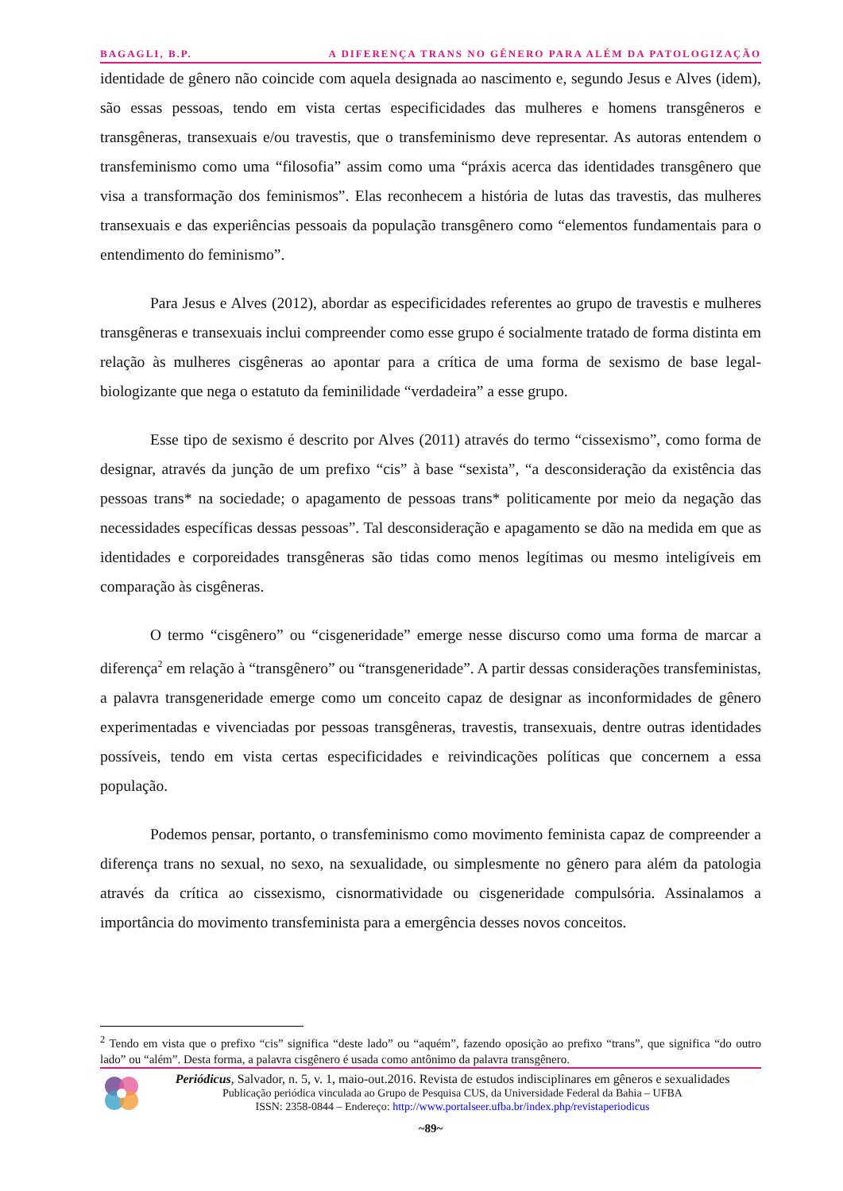BAGAGLI, B.P. A DIFERENÇA TRANS NO GÊNERO PARA ALÉM DA PATOLOGIZAÇÃO
identidade de gênero não coincide com aquela designada ao nascimento e, segundo Jesus e Alves (idem), são essas pessoas, tendo em vista certas especificidades das mulheres e homens transgêneros e transgêneras, transexuais e/ou travestis, que o transfeminismo deve representar. As autoras entendem o transfeminismo como uma “filosofia” assim como uma “práxis acerca das identidades transgênero que visa a transformação dos feminismos”. Elas reconhecem a história de lutas das travestis, das mulheres transexuais e das experiências pessoais da população transgênero como “elementos fundamentais para o entendimento do feminismo”.
Para Jesus e Alves (2012), abordar as especificidades referentes ao grupo de travestis e mulheres transgêneras e transexuais inclui compreender como esse grupo é socialmente tratado de forma distinta em relação às mulheres cisgêneras ao apontar para a crítica de uma forma de sexismo de base legal-biologizante que nega o estatuto da feminilidade “verdadeira” a esse grupo.
Esse tipo de sexismo é descrito por Alves (2011) através do termo “cissexismo”, como forma de designar, através da junção de um prefixo “cis” à base “sexista”, “a desconsideração da existência das pessoas trans* na sociedade; o apagamento de pessoas trans* politicamente por meio da negação das necessidades específicas dessas pessoas”. Tal desconsideração e apagamento se dão na medida em que as identidades e corporeidades transgêneras são tidas como menos legítimas ou mesmo inteligíveis em comparação às cisgêneras.
O termo “cisgênero” ou “cisgeneridade” emerge nesse discurso como uma forma de marcar a diferença<sup>2</sup> em relação à “transgênero” ou “transgeneridade”. A partir dessas considerações transfeministas, a palavra transgeneridade emerge como um conceito capaz de designar as inconformidades de gênero experimentadas e vivenciadas por pessoas transgêneras, travestis, transexuais, dentre outras identidades possíveis, tendo em vista certas especificidades e reivindicações políticas que concernem a essa população.
Podemos pensar, portanto, o transfeminismo como movimento feminista capaz de compreender a diferença trans no sexual, no sexo, na sexualidade, ou simplesmente no gênero para além da patologia através da crítica ao cissexismo, cisnormatividade ou cisgeneridade compulsória. Assinalamos a importância do movimento transfeminista para a emergência desses novos conceitos.
<sup>2</sup> Tendo em vista que o prefixo “cis” significa “deste lado” ou “aquém”, fazendo oposição ao prefixo “trans”, que significa “do outro lado” ou “além”. Desta forma, a palavra cisgênero é usada como antônimo da palavra transgênero.
Periódicus, Salvador, n. 5, v. 1, maio-out.2016. Revista de estudos indisciplinares em gêneros e sexualidades
Publicação periódica vinculada ao Grupo de Pesquisa CUS, da Universidade Federal da Bahia – UFBA
ISSN: 2358-0844 – Endereço: http://www.portalseer.ufba.br/index.php/revistaperiodicus
~89~